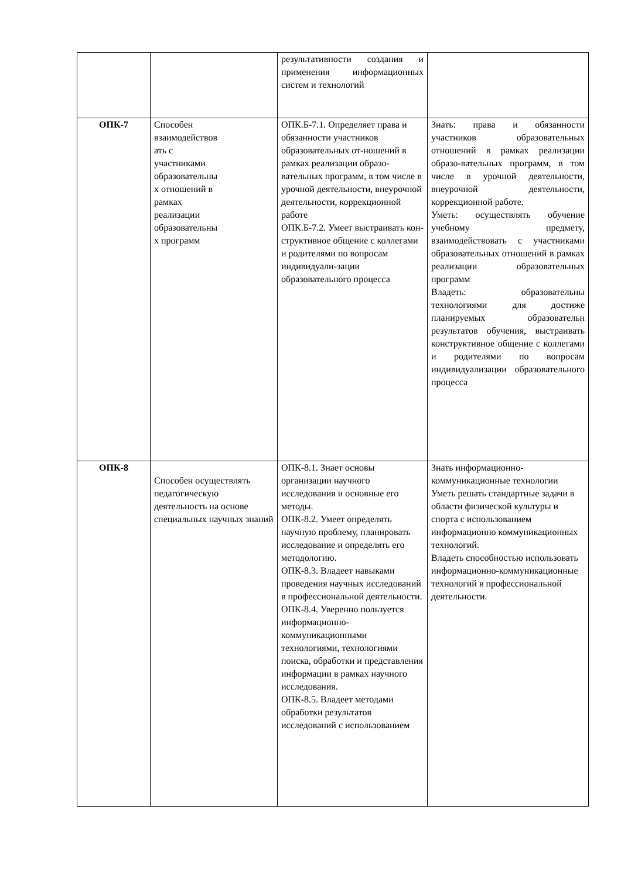| | | результативности создания и применения информационных систем и технологий | |
| ОПК-7 | Способен взаимодействов ать с участниками образовательны х отношений в рамках реализации образовательны х программ | ОПК.Б-7.1. Определяет права и обязанности участников образовательных от-ношений в рамках реализации образо-вательных программ, в том числе в урочной деятельности, внеурочной деятельности, коррекционной работе ОПК.Б-7.2. Умеет выстраивать кон-структивное общение с коллегами и родителями по вопросам индивидуали-зации образовательного процесса | Знать: права и обязанности участников образовательных отношений в рамках реализации образо-вательных программ, в том числе в урочной деятельности, внеурочной деятельности, коррекционной работе. Уметь: осуществлять обучение учебному предмету, взаимодействовать с участниками образовательных отношений в рамках реализации образовательных программ Владеть: образовательны технологиями для достиже планируемых образовательн результатов обучения, выстраивать конструктивное общение с коллегами и родителями по вопросам индивидуализации образовательного процесса |
| ОПК-8 | Способен осуществлять педагогическую деятельность на основе специальных научных знаний | ОПК-8.1. Знает основы организации научного исследования и основные его методы. ОПК-8.2. Умеет определять научную проблему, планировать исследование и определять его методологию. ОПК-8.3. Владеет навыками проведения научных исследований в профессиональной деятельности. ОПК-8.4. Уверенно пользуется информационно-коммуникационными технологиями, технологиями поиска, обработки и представления информации в рамках научного исследования. ОПК-8.5. Владеет методами обработки результатов исследований с использованием | Знать информационно-коммуникационные технологии Уметь решать стандартные задачи в области физической культуры и спорта с использованием информационно коммуникационных технологий. Владеть способностью использовать информационно-коммуникационные технологий в профессиональной деятельности. |